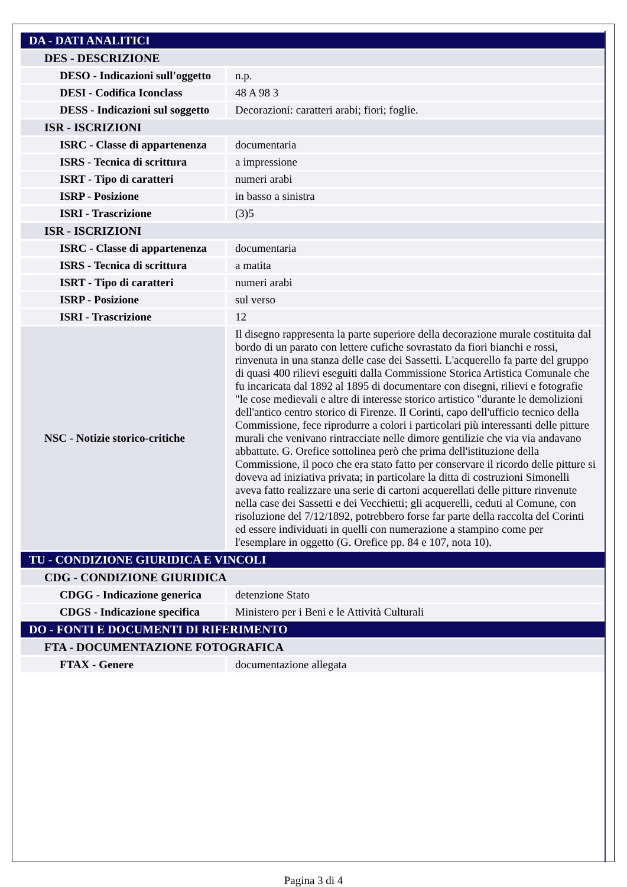| DA - DATI ANALITICI | |
| DES - DESCRIZIONE | |
| DESO - Indicazioni sull'oggetto | n.p. |
| DESI - Codifica Iconclass | 48 A 98 3 |
| DESS - Indicazioni sul soggetto | Decorazioni: caratteri arabi; fiori; foglie. |
| ISR - ISCRIZIONI | |
| ISRC - Classe di appartenenza | documentaria |
| ISRS - Tecnica di scrittura | a impressione |
| ISRT - Tipo di caratteri | numeri arabi |
| ISRP - Posizione | in basso a sinistra |
| ISRI - Trascrizione | (3)5 |
| ISR - ISCRIZIONI | |
| ISRC - Classe di appartenenza | documentaria |
| ISRS - Tecnica di scrittura | a matita |
| ISRT - Tipo di caratteri | numeri arabi |
| ISRP - Posizione | sul verso |
| ISRI - Trascrizione | 12 |
| NSC - Notizie storico-critiche | Il disegno rappresenta la parte superiore della decorazione murale costituita dal bordo di un parato con lettere cufiche sovrastato da fiori bianchi e rossi, rinvenuta in una stanza delle case dei Sassetti. L'acquerello fa parte del gruppo di quasi 400 rilievi eseguiti dalla Commissione Storica Artistica Comunale che fu incaricata dal 1892 al 1895 di documentare con disegni, rilievi e fotografie "le cose medievali e altre di interesse storico artistico "durante le demolizioni dell'antico centro storico di Firenze. Il Corinti, capo dell'ufficio tecnico della Commissione, fece riprodurre a colori i particolari più interessanti delle pitture murali che venivano rintracciate nelle dimore gentilizie che via via andavano abbattute. G. Orefice sottolinea però che prima dell'istituzione della Commissione, il poco che era stato fatto per conservare il ricordo delle pitture si doveva ad iniziativa privata; in particolare la ditta di costruzioni Simonelli aveva fatto realizzare una serie di cartoni acquerellati delle pitture rinvenute nella case dei Sassetti e dei Vecchietti; gli acquerelli, ceduti al Comune, con risoluzione del 7/12/1892, potrebbero forse far parte della raccolta del Corinti ed essere individuati in quelli con numerazione a stampino come per l'esemplare in oggetto (G. Orefice pp. 84 e 107, nota 10). |
| TU - CONDIZIONE GIURIDICA E VINCOLI | |
| CDG - CONDIZIONE GIURIDICA | |
| CDGG - Indicazione generica | detenzione Stato |
| CDGS - Indicazione specifica | Ministero per i Beni e le Attività Culturali |
| DO - FONTI E DOCUMENTI DI RIFERIMENTO | |
| FTA - DOCUMENTAZIONE FOTOGRAFICA | |
| FTAX - Genere | documentazione allegata |
Pagina 3 di 4